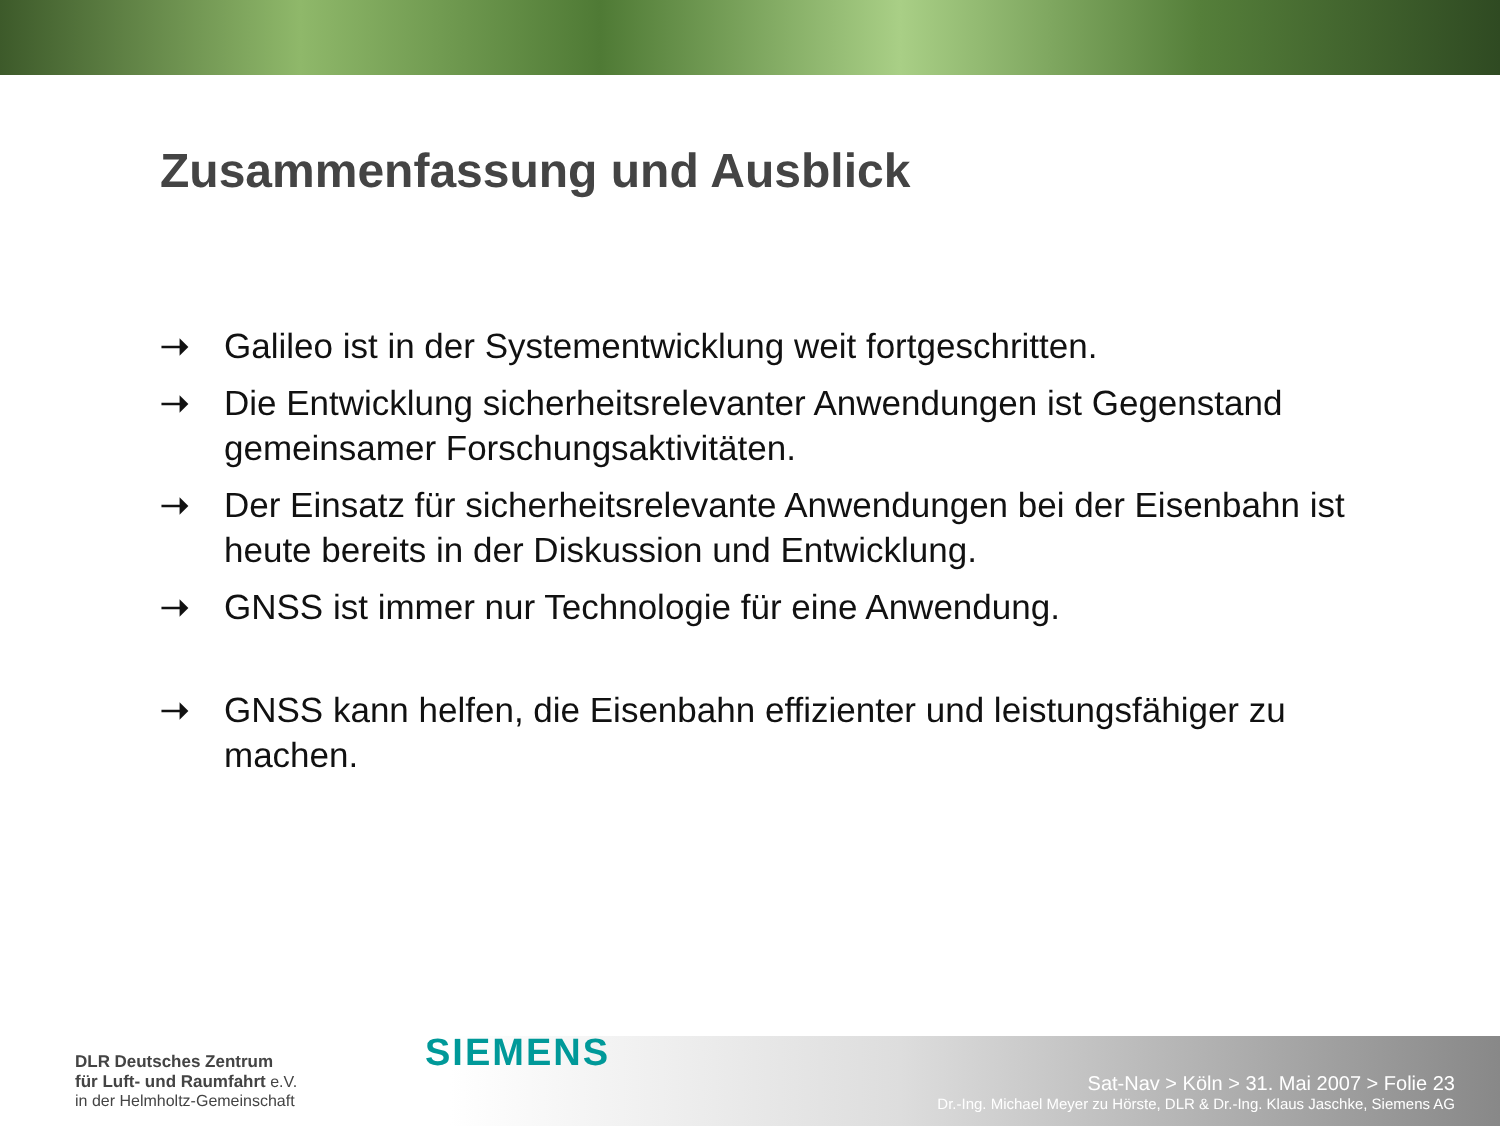Zusammenfassung und Ausblick
➝ Galileo ist in der Systementwicklung weit fortgeschritten.
➝ Die Entwicklung sicherheitsrelevanter Anwendungen ist Gegenstand gemeinsamer Forschungsaktivitäten.
➝ Der Einsatz für sicherheitsrelevante Anwendungen bei der Eisenbahn ist heute bereits in der Diskussion und Entwicklung.
➝ GNSS ist immer nur Technologie für eine Anwendung.
➝ GNSS kann helfen, die Eisenbahn effizienter und leistungsfähiger zu machen.
DLR Deutsches Zentrum
für Luft- und Raumfahrt e.V.
in der Helmholtz-Gemeinschaft
SIEMENS
Sat-Nav > Köln > 31. Mai 2007 > Folie 23
Dr.-Ing. Michael Meyer zu Hörste, DLR & Dr.-Ing. Klaus Jaschke, Siemens AG